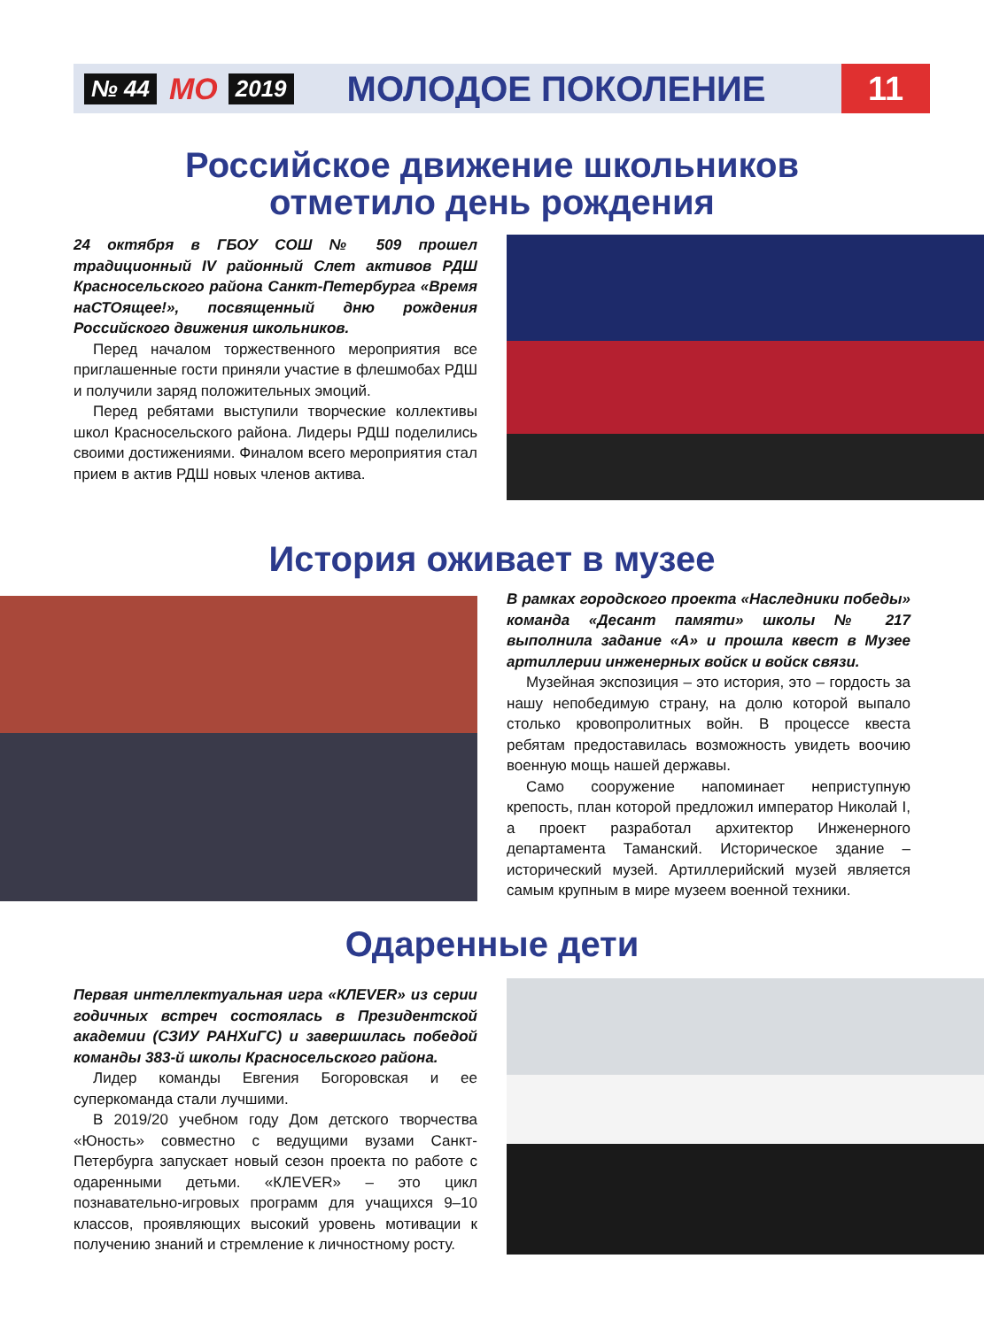№ 44 МО 2019 МОЛОДОЕ ПОКОЛЕНИЕ 11
Российское движение школьников
отметило день рождения
24 октября в ГБОУ СОШ № 509 прошел традиционный IV районный Слет активов РДШ Красносельского района Санкт-Петербурга «Время наСТОящее!», посвященный дню рождения Российского движения школьников.
Перед началом торжественного мероприятия все приглашенные гости приняли участие в флешмобах РДШ и получили заряд положительных эмоций.
Перед ребятами выступили творческие коллективы школ Красносельского района. Лидеры РДШ поделились своими достижениями. Финалом всего мероприятия стал прием в актив РДШ новых членов актива.
История оживает в музее
В рамках городского проекта «Наследники победы» команда «Десант памяти» школы № 217 выполнила задание «А» и прошла квест в Музее артиллерии инженерных войск и войск связи.
Музейная экспозиция – это история, это – гордость за нашу непобедимую страну, на долю которой выпало столько кровопролитных войн. В процессе квеста ребятам предоставилась возможность увидеть воочию военную мощь нашей державы.
Само сооружение напоминает неприступную крепость, план которой предложил император Николай I, а проект разработал архитектор Инженерного департамента Таманский. Историческое здание – исторический музей. Артиллерийский музей является самым крупным в мире музеем военной техники.
Одаренные дети
Первая интеллектуальная игра «КЛЕVER» из серии годичных встреч состоялась в Президентской академии (СЗИУ РАНХиГС) и завершилась победой команды 383-й школы Красносельского района.
Лидер команды Евгения Богоровская и ее суперкоманда стали лучшими.
В 2019/20 учебном году Дом детского творчества «Юность» совместно с ведущими вузами Санкт-Петербурга запускает новый сезон проекта по работе с одаренными детьми. «КЛЕVER» – это цикл познавательно-игровых программ для учащихся 9–10 классов, проявляющих высокий уровень мотивации к получению знаний и стремление к личностному росту.